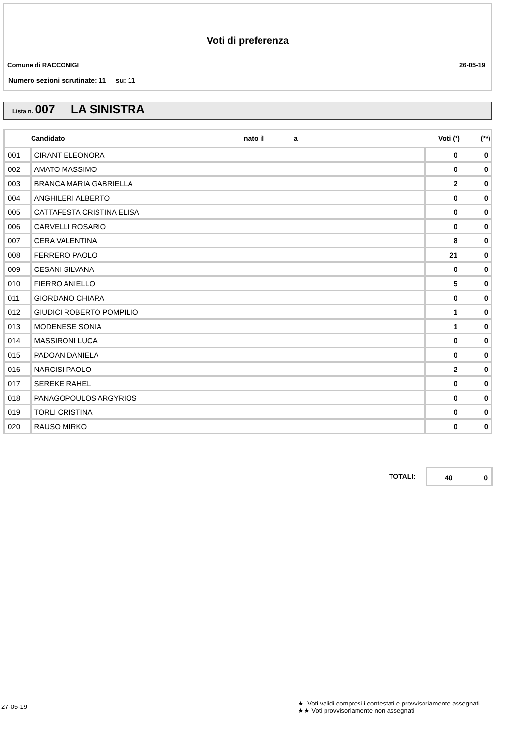Voti di preferenza
Comune di RACCONIGI 26-05-19
Numero sezioni scrutinate: 11 su: 11
Lista n. 007 LA SINISTRA
| | Candidato | nato il | a | Voti (*) | (**) |
| --- | --- | --- | --- | --- | --- |
| 001 | CIRANT ELEONORA | | | 0 | 0 |
| 002 | AMATO MASSIMO | | | 0 | 0 |
| 003 | BRANCA MARIA GABRIELLA | | | 2 | 0 |
| 004 | ANGHILERI ALBERTO | | | 0 | 0 |
| 005 | CATTAFESTA CRISTINA ELISA | | | 0 | 0 |
| 006 | CARVELLI ROSARIO | | | 0 | 0 |
| 007 | CERA VALENTINA | | | 8 | 0 |
| 008 | FERRERO PAOLO | | | 21 | 0 |
| 009 | CESANI SILVANA | | | 0 | 0 |
| 010 | FIERRO ANIELLO | | | 5 | 0 |
| 011 | GIORDANO CHIARA | | | 0 | 0 |
| 012 | GIUDICI ROBERTO POMPILIO | | | 1 | 0 |
| 013 | MODENESE SONIA | | | 1 | 0 |
| 014 | MASSIRONI LUCA | | | 0 | 0 |
| 015 | PADOAN DANIELA | | | 0 | 0 |
| 016 | NARCISI PAOLO | | | 2 | 0 |
| 017 | SEREKE RAHEL | | | 0 | 0 |
| 018 | PANAGOPOULOS ARGYRIOS | | | 0 | 0 |
| 019 | TORLI CRISTINA | | | 0 | 0 |
| 020 | RAUSO MIRKO | | | 0 | 0 |
TOTALI: 40 0
27-05-19
★ Voti validi compresi i contestati e provvisoriamente assegnati
★★ Voti provvisoriamente non assegnati